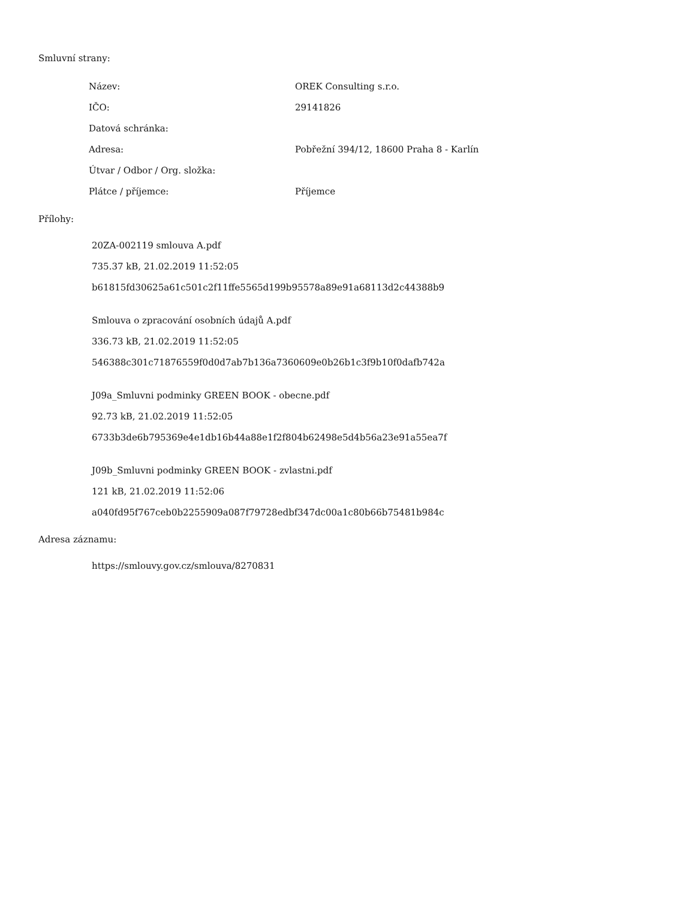Smluvní strany:
| Název: | OREK Consulting s.r.o. |
| IČO: | 29141826 |
| Datová schránka: | |
| Adresa: | Pobřežní 394/12, 18600 Praha 8 - Karlín |
| Útvar / Odbor / Org. složka: | |
| Plátce / příjemce: | Příjemce |
Přílohy:
20ZA-002119 smlouva A.pdf
735.37 kB, 21.02.2019 11:52:05
b61815fd30625a61c501c2f11ffe5565d199b95578a89e91a68113d2c44388b9
Smlouva o zpracování osobních údajů A.pdf
336.73 kB, 21.02.2019 11:52:05
546388c301c71876559f0d0d7ab7b136a7360609e0b26b1c3f9b10f0dafb742a
J09a_Smluvni podminky GREEN BOOK - obecne.pdf
92.73 kB, 21.02.2019 11:52:05
6733b3de6b795369e4e1db16b44a88e1f2f804b62498e5d4b56a23e91a55ea7f
J09b_Smluvni podminky GREEN BOOK - zvlastni.pdf
121 kB, 21.02.2019 11:52:06
a040fd95f767ceb0b2255909a087f79728edbf347dc00a1c80b66b75481b984c
Adresa záznamu:
https://smlouvy.gov.cz/smlouva/8270831